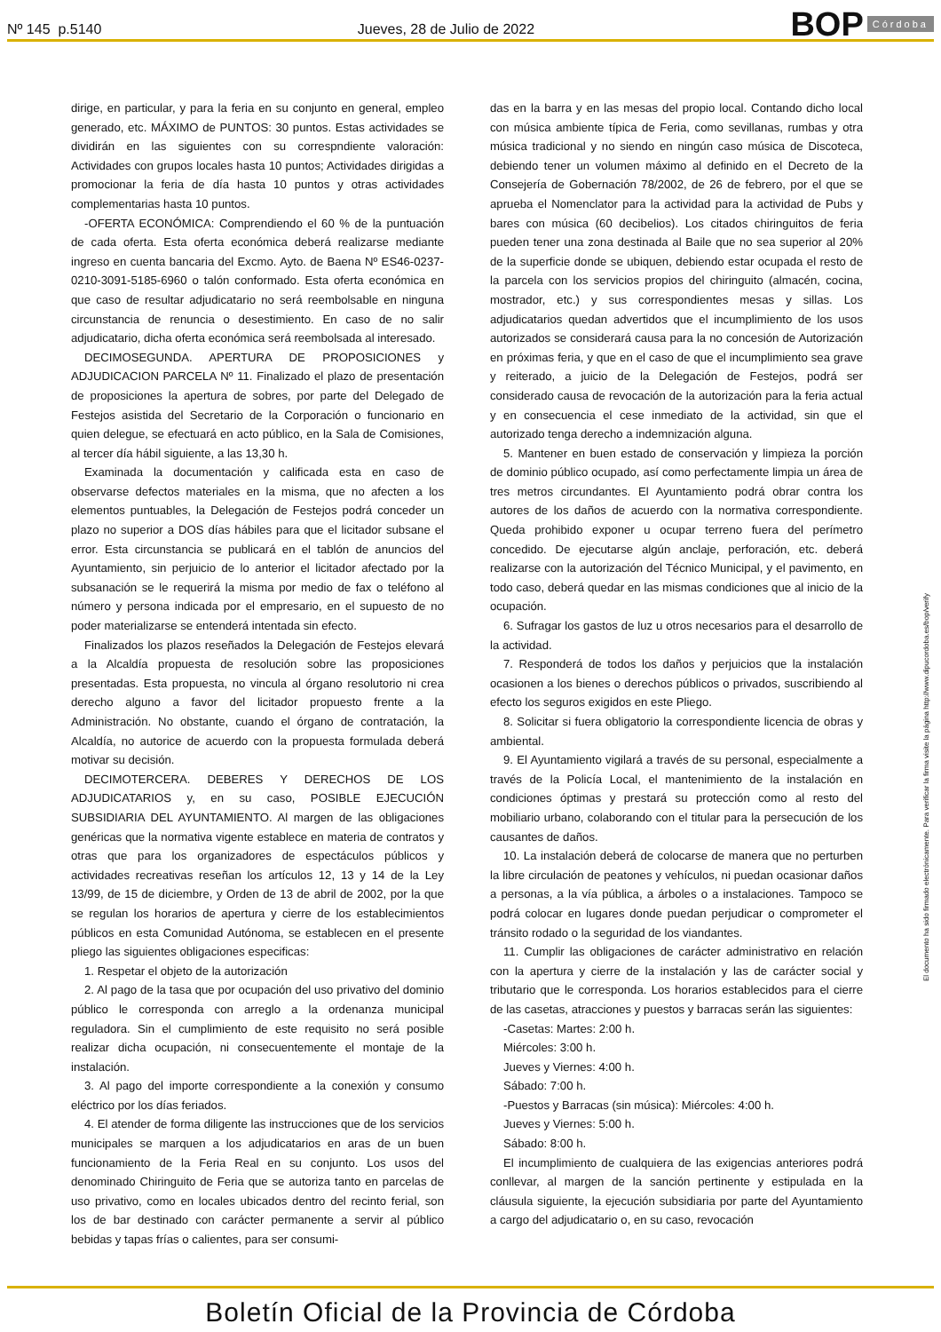Nº 145 p.5140
Jueves, 28 de Julio de 2022
BOP Córdoba
dirige, en particular, y para la feria en su conjunto en general, empleo generado, etc. MÁXIMO de PUNTOS: 30 puntos. Estas actividades se dividirán en las siguientes con su correspndiente valoración: Actividades con grupos locales hasta 10 puntos; Actividades dirigidas a promocionar la feria de día hasta 10 puntos y otras actividades complementarias hasta 10 puntos.
-OFERTA ECONÓMICA: Comprendiendo el 60 % de la puntuación de cada oferta. Esta oferta económica deberá realizarse mediante ingreso en cuenta bancaria del Excmo. Ayto. de Baena Nº ES46-0237-0210-3091-5185-6960 o talón conformado. Esta oferta económica en que caso de resultar adjudicatario no será reembolsable en ninguna circunstancia de renuncia o desestimiento. En caso de no salir adjudicatario, dicha oferta económica será reembolsada al interesado.
DECIMOSEGUNDA. APERTURA DE PROPOSICIONES y ADJUDICACION PARCELA Nº 11. Finalizado el plazo de presentación de proposiciones la apertura de sobres, por parte del Delegado de Festejos asistida del Secretario de la Corporación o funcionario en quien delegue, se efectuará en acto público, en la Sala de Comisiones, al tercer día hábil siguiente, a las 13,30 h.
Examinada la documentación y calificada esta en caso de observarse defectos materiales en la misma, que no afecten a los elementos puntuables, la Delegación de Festejos podrá conceder un plazo no superior a DOS días hábiles para que el licitador subsane el error. Esta circunstancia se publicará en el tablón de anuncios del Ayuntamiento, sin perjuicio de lo anterior el licitador afectado por la subsanación se le requerirá la misma por medio de fax o teléfono al número y persona indicada por el empresario, en el supuesto de no poder materializarse se entenderá intentada sin efecto.
Finalizados los plazos reseñados la Delegación de Festejos elevará a la Alcaldía propuesta de resolución sobre las proposiciones presentadas. Esta propuesta, no vincula al órgano resolutorio ni crea derecho alguno a favor del licitador propuesto frente a la Administración. No obstante, cuando el órgano de contratación, la Alcaldía, no autorice de acuerdo con la propuesta formulada deberá motivar su decisión.
DECIMOTERCERA. DEBERES Y DERECHOS DE LOS ADJUDICATARIOS y, en su caso, POSIBLE EJECUCIÓN SUBSIDIARIA DEL AYUNTAMIENTO. Al margen de las obligaciones genéricas que la normativa vigente establece en materia de contratos y otras que para los organizadores de espectáculos públicos y actividades recreativas reseñan los artículos 12, 13 y 14 de la Ley 13/99, de 15 de diciembre, y Orden de 13 de abril de 2002, por la que se regulan los horarios de apertura y cierre de los establecimientos públicos en esta Comunidad Autónoma, se establecen en el presente pliego las siguientes obligaciones especificas:
1. Respetar el objeto de la autorización
2. Al pago de la tasa que por ocupación del uso privativo del dominio público le corresponda con arreglo a la ordenanza municipal reguladora. Sin el cumplimiento de este requisito no será posible realizar dicha ocupación, ni consecuentemente el montaje de la instalación.
3. Al pago del importe correspondiente a la conexión y consumo eléctrico por los días feriados.
4. El atender de forma diligente las instrucciones que de los servicios municipales se marquen a los adjudicatarios en aras de un buen funcionamiento de la Feria Real en su conjunto. Los usos del denominado Chiringuito de Feria que se autoriza tanto en parcelas de uso privativo, como en locales ubicados dentro del recinto ferial, son los de bar destinado con carácter permanente a servir al público bebidas y tapas frías o calientes, para ser consumi-
das en la barra y en las mesas del propio local. Contando dicho local con música ambiente típica de Feria, como sevillanas, rumbas y otra música tradicional y no siendo en ningún caso música de Discoteca, debiendo tener un volumen máximo al definido en el Decreto de la Consejería de Gobernación 78/2002, de 26 de febrero, por el que se aprueba el Nomenclator para la actividad para la actividad de Pubs y bares con música (60 decibelios). Los citados chiringuitos de feria pueden tener una zona destinada al Baile que no sea superior al 20% de la superficie donde se ubiquen, debiendo estar ocupada el resto de la parcela con los servicios propios del chiringuito (almacén, cocina, mostrador, etc.) y sus correspondientes mesas y sillas. Los adjudicatarios quedan advertidos que el incumplimiento de los usos autorizados se considerará causa para la no concesión de Autorización en próximas feria, y que en el caso de que el incumplimiento sea grave y reiterado, a juicio de la Delegación de Festejos, podrá ser considerado causa de revocación de la autorización para la feria actual y en consecuencia el cese inmediato de la actividad, sin que el autorizado tenga derecho a indemnización alguna.
5. Mantener en buen estado de conservación y limpieza la porción de dominio público ocupado, así como perfectamente limpia un área de tres metros circundantes. El Ayuntamiento podrá obrar contra los autores de los daños de acuerdo con la normativa correspondiente. Queda prohibido exponer u ocupar terreno fuera del perímetro concedido. De ejecutarse algún anclaje, perforación, etc. deberá realizarse con la autorización del Técnico Municipal, y el pavimento, en todo caso, deberá quedar en las mismas condiciones que al inicio de la ocupación.
6. Sufragar los gastos de luz u otros necesarios para el desarrollo de la actividad.
7. Responderá de todos los daños y perjuicios que la instalación ocasionen a los bienes o derechos públicos o privados, suscribiendo al efecto los seguros exigidos en este Pliego.
8. Solicitar si fuera obligatorio la correspondiente licencia de obras y ambiental.
9. El Ayuntamiento vigilará a través de su personal, especialmente a través de la Policía Local, el mantenimiento de la instalación en condiciones óptimas y prestará su protección como al resto del mobiliario urbano, colaborando con el titular para la persecución de los causantes de daños.
10. La instalación deberá de colocarse de manera que no perturben la libre circulación de peatones y vehículos, ni puedan ocasionar daños a personas, a la vía pública, a árboles o a instalaciones. Tampoco se podrá colocar en lugares donde puedan perjudicar o comprometer el tránsito rodado o la seguridad de los viandantes.
11. Cumplir las obligaciones de carácter administrativo en relación con la apertura y cierre de la instalación y las de carácter social y tributario que le corresponda. Los horarios establecidos para el cierre de las casetas, atracciones y puestos y barracas serán las siguientes:
-Casetas: Martes: 2:00 h.
Miércoles: 3:00 h.
Jueves y Viernes: 4:00 h.
Sábado: 7:00 h.
-Puestos y Barracas (sin música): Miércoles: 4:00 h.
Jueves y Viernes: 5:00 h.
Sábado: 8:00 h.
El incumplimiento de cualquiera de las exigencias anteriores podrá conllevar, al margen de la sanción pertinente y estipulada en la cláusula siguiente, la ejecución subsidiaria por parte del Ayuntamiento a cargo del adjudicatario o, en su caso, revocación
El documento ha sido firmado electrónicamente. Para verificar la firma visite la página http://www.dipucordoba.es/bop/verify
Boletín Oficial de la Provincia de Córdoba